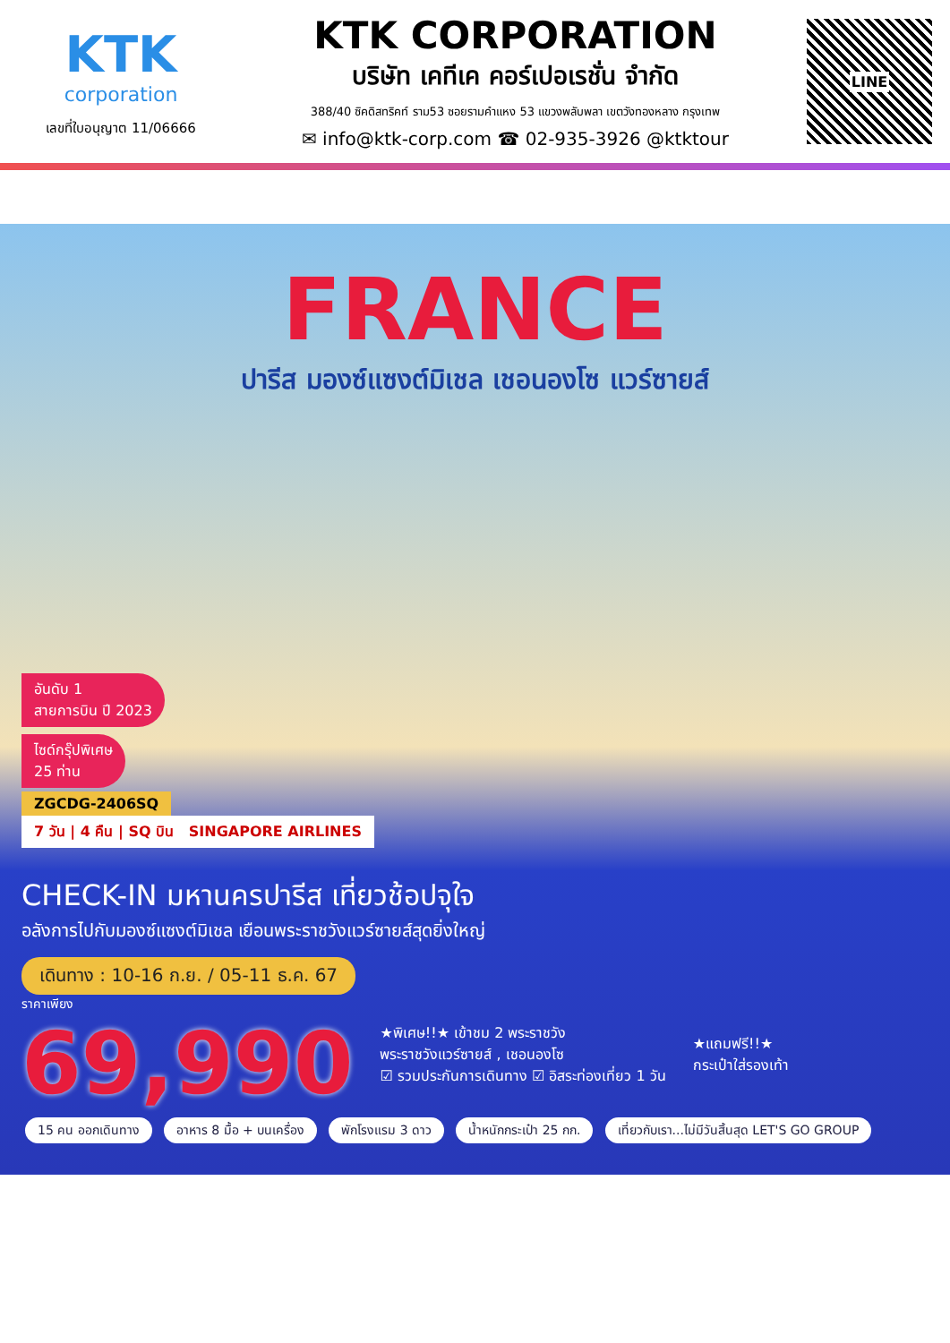KTK
corporation
เลขที่ใบอนุญาต 11/06666
KTK CORPORATION
บริษัท เคทีเค คอร์เปอเรชั่น จำกัด
388/40 ซิคดิสทริคท์ ราม53 ซอยรามคำแหง 53 แขวงพลับพลา เขตวังทองหลาง กรุงเทพ
✉ info@ktk-corp.com ☎ 02-935-3926 @ktktour
LINE
FRANCE
ปารีส มองซ์แซงต์มิเชล เชอนองโซ แวร์ซายส์
อันดับ 1
สายการบิน ปี 2023
ไซด์กรุ๊ปพิเศษ
25 ท่าน
ZGCDG-2406SQ
7 วัน | 4 คืน | SQ บิน SINGAPORE AIRLINES
CHECK-IN มหานครปารีส เที่ยวช้อปจุใจ
อลังการไปกับมองซ์แซงต์มิเชล เยือนพระราชวังแวร์ซายส์สุดยิ่งใหญ่
เดินทาง : 10-16 ก.ย. / 05-11 ธ.ค. 67
ราคาเพียง
69,990
★พิเศษ!!★ เข้าชม 2 พระราชวัง
พระราชวังแวร์ซายส์ , เชอนองโซ
☑ รวมประกันการเดินทาง ☑ อิสระท่องเที่ยว 1 วัน
★แถมฟรี!!★
กระเป๋าใส่รองเท้า
15 คน ออกเดินทาง อาหาร 8 มื้อ + บนเครื่อง พักโรงแรม 3 ดาว น้ำหนักกระเป๋า 25 กก. เที่ยวกับเรา...ไม่มีวันสิ้นสุด LET'S GO GROUP